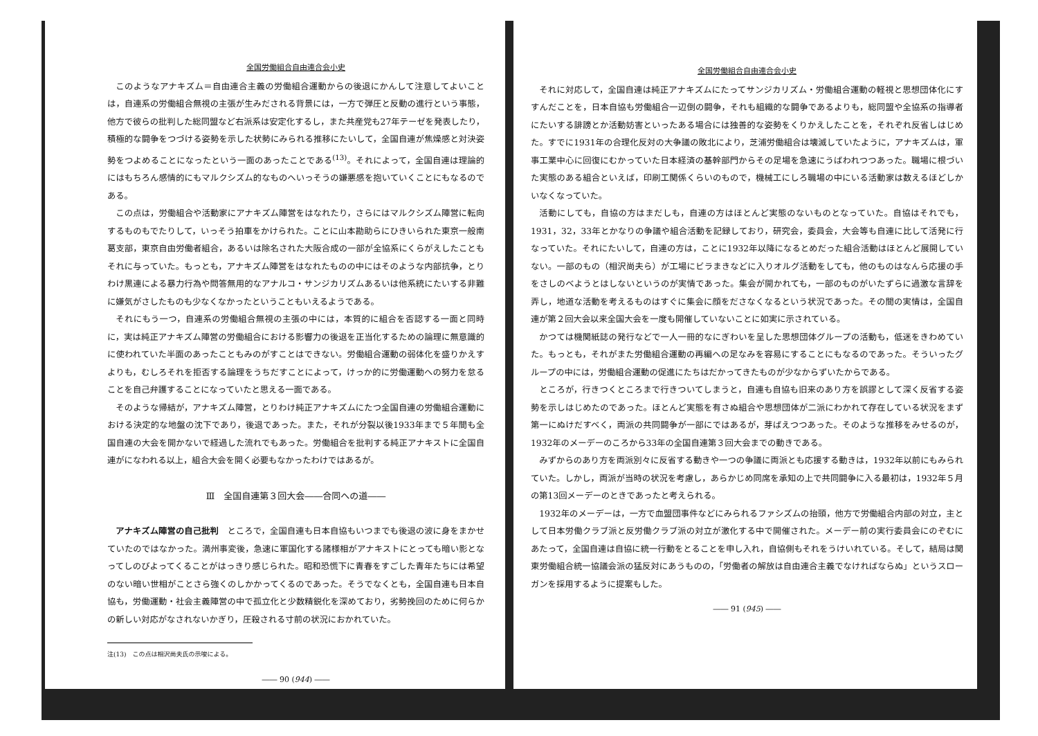全国労働組合自由連合会小史
このようなアナキズム＝自由連合主義の労働組合運動からの後退にかんして注意してよいことは，自連系の労働組合無視の主張が生みだされる背景には，一方で弾圧と反動の進行という事態，他方で彼らの批判した総同盟など右派系は安定化するし，また共産党も27年テーゼを発表したり，積極的な闘争をつづける姿勢を示した状勢にみられる推移にたいして，全国自連が焦燥感と対決姿勢をつよめることになったという一面のあったことである<sup>(13)</sup>。それによって，全国自連は理論的にはもちろん感情的にもマルクシズム的なものへいっそうの嫌悪感を抱いていくことにもなるのである。
この点は，労働組合や活動家にアナキズム陣営をはなれたり，さらにはマルクシズム陣営に転向するものもでたりして，いっそう拍車をかけられた。ことに山本勘助らにひきいられた東京一般南葛支部，東京自由労働者組合，あるいは除名された大阪合成の一部が全協系にくらがえしたこともそれに与っていた。もっとも，アナキズム陣営をはなれたものの中にはそのような内部抗争，とりわけ黒連による暴力行為や問答無用的なアナルコ・サンジカリズムあるいは他系統にたいする非難に嫌気がさしたものも少なくなかったということもいえるようである。
それにもう一つ，自連系の労働組合無視の主張の中には，本質的に組合を否認する一面と同時に，実は純正アナキズム陣営の労働組合における影響力の後退を正当化するための論理に無意識的に使われていた半面のあったこともみのがすことはできない。労働組合運動の弱体化を盛りかえすよりも，むしろそれを拒否する論理をうちだすことによって，けっか的に労働運動への努力を怠ることを自己弁護することになっていたと思える一面である。
そのような帰結が，アナキズム陣営，とりわけ純正アナキズムにたつ全国自連の労働組合運動における決定的な地盤の沈下であり，後退であった。また，それが分裂以後1933年まで５年間も全国自連の大会を開かないで経過した流れでもあった。労働組合を批判する純正アナキストに全国自連がになわれる以上，組合大会を開く必要もなかったわけではあるが。
Ⅲ　全国自連第３回大会――合同への道――
アナキズム陣営の自己批判　ところで，全国自連も日本自協もいつまでも後退の波に身をまかせていたのではなかった。満州事変後，急速に軍国化する諸様相がアナキストにとっても暗い影となってしのびよってくることがはっきり感じられた。昭和恐慌下に青春をすごした青年たちには希望のない暗い世相がことさら強くのしかかってくるのであった。そうでなくとも，全国自連も日本自協も，労働運動・社会主義陣営の中で孤立化と少数精鋭化を深めており，劣勢挽回のために何らかの新しい対応がなされないかぎり，圧殺される寸前の状況におかれていた。
注(13)　この点は相沢尚夫氏の示唆による。
―― 90 (944) ――
全国労働組合自由連合会小史
それに対応して，全国自連は純正アナキズムにたってサンジカリズム・労働組合運動の軽視と思想団体化にすすんだことを，日本自協も労働組合一辺倒の闘争，それも組織的な闘争であるよりも，総同盟や全協系の指導者にたいする誹謗とか活動妨害といったある場合には独善的な姿勢をくりかえしたことを，それぞれ反省しはじめた。すでに1931年の合理化反対の大争議の敗北により，芝浦労働組合は壊滅していたように，アナキズムは，軍事工業中心に回復にむかっていた日本経済の基幹部門からその足場を急速にうばわれつつあった。職場に根づいた実態のある組合といえば，印刷工関係くらいのもので，機械工にしろ職場の中にいる活動家は数えるほどしかいなくなっていた。
活動にしても，自協の方はまだしも，自連の方はほとんど実態のないものとなっていた。自協はそれでも，1931，32，33年とかなりの争議や組合活動を記録しており，研究会，委員会，大会等も自連に比して活発に行なっていた。それにたいして，自連の方は，ことに1932年以降になるとめだった組合活動はほとんど展開していない。一部のもの（相沢尚夫ら）が工場にビラまきなどに入りオルグ活動をしても，他のものはなんら応援の手をさしのべようとはしないというのが実情であった。集会が開かれても，一部のものがいたずらに過激な言辞を弄し，地道な活動を考えるものはすぐに集会に顔をださなくなるという状況であった。その間の実情は，全国自連が第２回大会以来全国大会を一度も開催していないことに如実に示されている。
かつては機関紙誌の発行などで一人一冊的なにぎわいを呈した思想団体グループの活動も，低迷をきわめていた。もっとも，それがまた労働組合運動の再編への足なみを容易にすることにもなるのであった。そういったグループの中には，労働組合運動の促進にたちはだかってきたものが少なからずいたからである。
ところが，行きつくところまで行きついてしまうと，自連も自協も旧来のあり方を誤謬として深く反省する姿勢を示しはじめたのであった。ほとんど実態を有さぬ組合や思想団体が二派にわかれて存在している状況をまず第一にぬけだすべく，両派の共同闘争が一部にではあるが，芽ばえつつあった。そのような推移をみせるのが，1932年のメーデーのころから33年の全国自連第３回大会までの動きである。
みずからのあり方を両派別々に反省する動きや一つの争議に両派とも応援する動きは，1932年以前にもみられていた。しかし，両派が当時の状況を考慮し，あらかじめ同席を承知の上で共同闘争に入る最初は，1932年５月の第13回メーデーのときであったと考えられる。
1932年のメーデーは，一方で血盟団事件などにみられるファシズムの抬頭，他方で労働組合内部の対立，主として日本労働クラブ派と反労働クラブ派の対立が激化する中で開催された。メーデー前の実行委員会にのぞむにあたって，全国自連は自協に統一行動をとることを申し入れ，自協側もそれをうけいれている。そして，結局は関東労働組合統一協議会派の猛反対にあうものの，「労働者の解放は自由連合主義でなければならぬ」というスローガンを採用するように提案もした。
―― 91 (945) ――